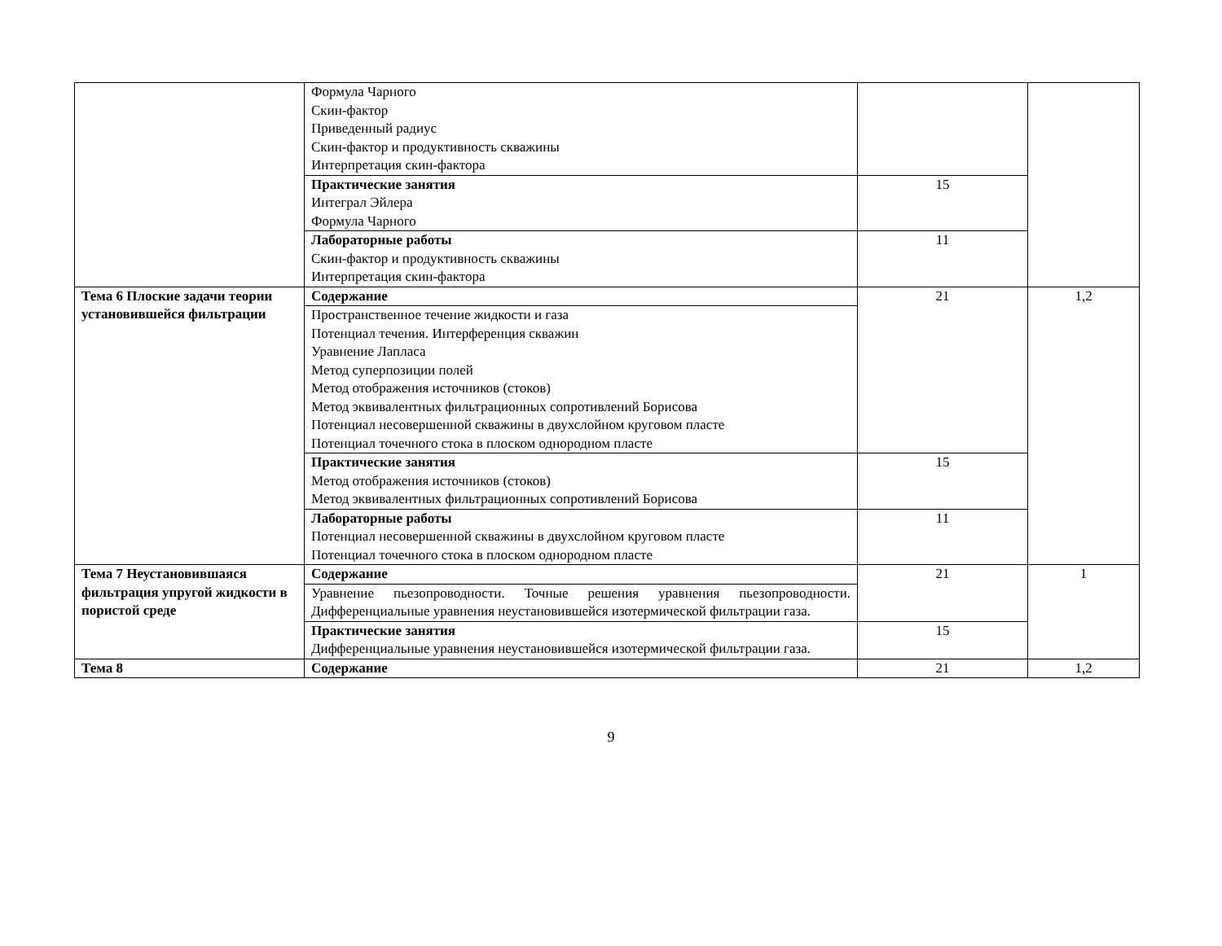| | Формула Чарного Скин-фактор Приведенный радиус Скин-фактор и продуктивность скважины Интерпретация скин-фактора | | |
| | Практические занятия Интеграл Эйлера Формула Чарного | 15 | |
| | Лабораторные работы Скин-фактор и продуктивность скважины Интерпретация скин-фактора | 11 | |
| Тема 6 Плоские задачи теории установившейся фильтрации | Содержание | 21 | 1,2 |
| | Пространственное течение жидкости и газа Потенциал течения. Интерференция скважин Уравнение Лапласа Метод суперпозиции полей Метод отображения источников (стоков) Метод эквивалентных фильтрационных сопротивлений Борисова Потенциал несовершенной скважины в двухслойном круговом пласте Потенциал точечного стока в плоском однородном пласте | | |
| | Практические занятия Метод отображения источников (стоков) Метод эквивалентных фильтрационных сопротивлений Борисова | 15 | |
| | Лабораторные работы Потенциал несовершенной скважины в двухслойном круговом пласте Потенциал точечного стока в плоском однородном пласте | 11 | |
| Тема 7 Неустановившаяся фильтрация упругой жидкости в пористой среде | Содержание | 21 | 1 |
| | Уравнение пьезопроводности. Точные решения уравнения пьезопроводности. Дифференциальные уравнения неустановившейся изотермической фильтрации газа. | | |
| | Практические занятия Дифференциальные уравнения неустановившейся изотермической фильтрации газа. | 15 | |
| Тема 8 | Содержание | 21 | 1,2 |
9